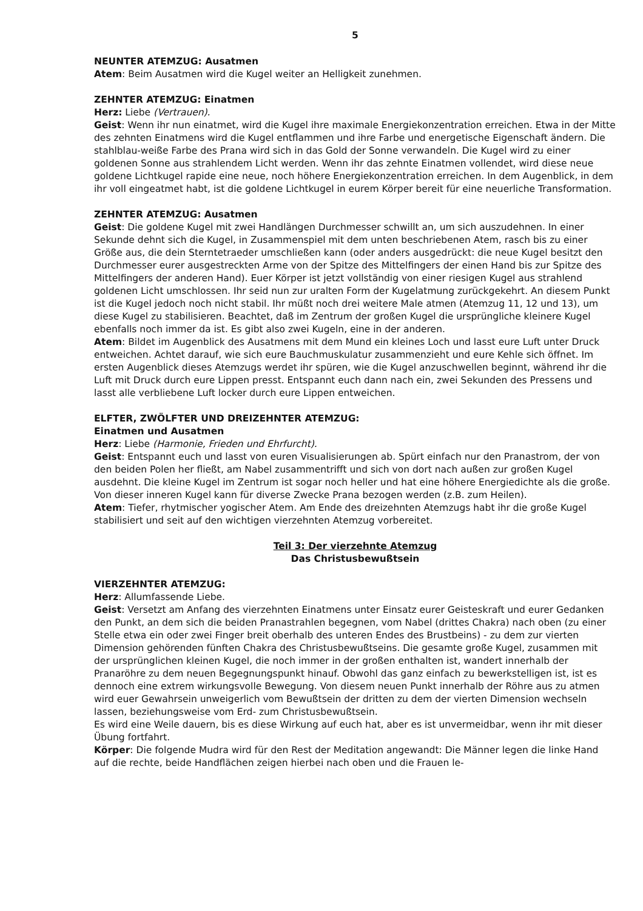5
NEUNTER ATEMZUG: Ausatmen
Atem: Beim Ausatmen wird die Kugel weiter an Helligkeit zunehmen.
ZEHNTER ATEMZUG: Einatmen
Herz: Liebe (Vertrauen).
Geist: Wenn ihr nun einatmet, wird die Kugel ihre maximale Energiekonzentration erreichen. Etwa in der Mitte des zehnten Einatmens wird die Kugel entflammen und ihre Farbe und energetische Eigenschaft ändern. Die stahlblau-weiße Farbe des Prana wird sich in das Gold der Sonne verwandeln. Die Kugel wird zu einer goldenen Sonne aus strahlendem Licht werden. Wenn ihr das zehnte Einatmen vollendet, wird diese neue goldene Lichtkugel rapide eine neue, noch höhere Energiekonzentration erreichen. In dem Augenblick, in dem ihr voll eingeatmet habt, ist die goldene Lichtkugel in eurem Körper bereit für eine neuerliche Transformation.
ZEHNTER ATEMZUG: Ausatmen
Geist: Die goldene Kugel mit zwei Handlängen Durchmesser schwillt an, um sich auszudehnen. In einer Sekunde dehnt sich die Kugel, in Zusammenspiel mit dem unten beschriebenen Atem, rasch bis zu einer Größe aus, die dein Sterntetraeder umschließen kann (oder anders ausgedrückt: die neue Kugel besitzt den Durchmesser eurer ausgestreckten Arme von der Spitze des Mittelfingers der einen Hand bis zur Spitze des Mittelfingers der anderen Hand). Euer Körper ist jetzt vollständig von einer riesigen Kugel aus strahlend goldenen Licht umschlossen. Ihr seid nun zur uralten Form der Kugelatmung zurückgekehrt. An diesem Punkt ist die Kugel jedoch noch nicht stabil. Ihr müßt noch drei weitere Male atmen (Atemzug 11, 12 und 13), um diese Kugel zu stabilisieren. Beachtet, daß im Zentrum der großen Kugel die ursprüngliche kleinere Kugel ebenfalls noch immer da ist. Es gibt also zwei Kugeln, eine in der anderen.
Atem: Bildet im Augenblick des Ausatmens mit dem Mund ein kleines Loch und lasst eure Luft unter Druck entweichen. Achtet darauf, wie sich eure Bauchmuskulatur zusammenzieht und eure Kehle sich öffnet. Im ersten Augenblick dieses Atemzugs werdet ihr spüren, wie die Kugel anzuschwellen beginnt, während ihr die Luft mit Druck durch eure Lippen presst. Entspannt euch dann nach ein, zwei Sekunden des Pressens und lasst alle verbliebene Luft locker durch eure Lippen entweichen.
ELFTER, ZWÖLFTER UND DREIZEHNTER ATEMZUG:
Einatmen und Ausatmen
Herz: Liebe (Harmonie, Frieden und Ehrfurcht).
Geist: Entspannt euch und lasst von euren Visualisierungen ab. Spürt einfach nur den Pranastrom, der von den beiden Polen her fließt, am Nabel zusammentrifft und sich von dort nach außen zur großen Kugel ausdehnt. Die kleine Kugel im Zentrum ist sogar noch heller und hat eine höhere Energiedichte als die große. Von dieser inneren Kugel kann für diverse Zwecke Prana bezogen werden (z.B. zum Heilen).
Atem: Tiefer, rhytmischer yogischer Atem. Am Ende des dreizehnten Atemzugs habt ihr die große Kugel stabilisiert und seit auf den wichtigen vierzehnten Atemzug vorbereitet.
Teil 3: Der vierzehnte Atemzug
Das Christusbewußtsein
VIERZEHNTER ATEMZUG:
Herz: Allumfassende Liebe.
Geist: Versetzt am Anfang des vierzehnten Einatmens unter Einsatz eurer Geisteskraft und eurer Gedanken den Punkt, an dem sich die beiden Pranastrahlen begegnen, vom Nabel (drittes Chakra) nach oben (zu einer Stelle etwa ein oder zwei Finger breit oberhalb des unteren Endes des Brustbeins) - zu dem zur vierten Dimension gehörenden fünften Chakra des Christusbewußtseins. Die gesamte große Kugel, zusammen mit der ursprünglichen kleinen Kugel, die noch immer in der großen enthalten ist, wandert innerhalb der Pranaröhre zu dem neuen Begegnungspunkt hinauf. Obwohl das ganz einfach zu bewerkstelligen ist, ist es dennoch eine extrem wirkungsvolle Bewegung. Von diesem neuen Punkt innerhalb der Röhre aus zu atmen wird euer Gewahrsein unweigerlich vom Bewußtsein der dritten zu dem der vierten Dimension wechseln lassen, beziehungsweise vom Erd- zum Christusbewußtsein.
Es wird eine Weile dauern, bis es diese Wirkung auf euch hat, aber es ist unvermeidbar, wenn ihr mit dieser Übung fortfahrt.
Körper: Die folgende Mudra wird für den Rest der Meditation angewandt: Die Männer legen die linke Hand auf die rechte, beide Handflächen zeigen hierbei nach oben und die Frauen le-